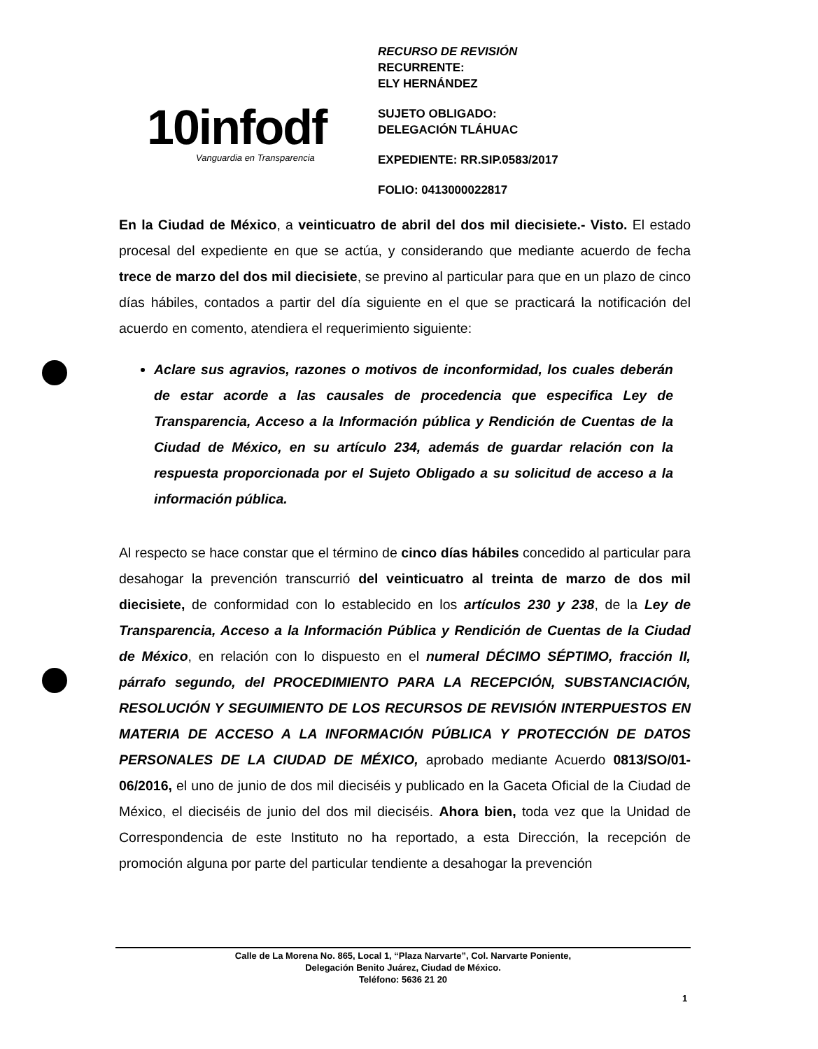10infodf Vanguardia en Transparencia
RECURSO DE REVISIÓN
RECURRENTE:
ELY HERNÁNDEZ
SUJETO OBLIGADO:
DELEGACIÓN TLÁHUAC
EXPEDIENTE: RR.SIP.0583/2017
FOLIO: 0413000022817
En la Ciudad de México, a veinticuatro de abril del dos mil diecisiete.- Visto. El estado procesal del expediente en que se actúa, y considerando que mediante acuerdo de fecha trece de marzo del dos mil diecisiete, se previno al particular para que en un plazo de cinco días hábiles, contados a partir del día siguiente en el que se practicará la notificación del acuerdo en comento, atendiera el requerimiento siguiente:
Aclare sus agravios, razones o motivos de inconformidad, los cuales deberán de estar acorde a las causales de procedencia que especifica Ley de Transparencia, Acceso a la Información pública y Rendición de Cuentas de la Ciudad de México, en su artículo 234, además de guardar relación con la respuesta proporcionada por el Sujeto Obligado a su solicitud de acceso a la información pública.
Al respecto se hace constar que el término de cinco días hábiles concedido al particular para desahogar la prevención transcurrió del veinticuatro al treinta de marzo de dos mil diecisiete, de conformidad con lo establecido en los artículos 230 y 238, de la Ley de Transparencia, Acceso a la Información Pública y Rendición de Cuentas de la Ciudad de México, en relación con lo dispuesto en el numeral DÉCIMO SÉPTIMO, fracción II, párrafo segundo, del PROCEDIMIENTO PARA LA RECEPCIÓN, SUBSTANCIACIÓN, RESOLUCIÓN Y SEGUIMIENTO DE LOS RECURSOS DE REVISIÓN INTERPUESTOS EN MATERIA DE ACCESO A LA INFORMACIÓN PÚBLICA Y PROTECCIÓN DE DATOS PERSONALES DE LA CIUDAD DE MÉXICO, aprobado mediante Acuerdo 0813/SO/01-06/2016, el uno de junio de dos mil dieciséis y publicado en la Gaceta Oficial de la Ciudad de México, el dieciséis de junio del dos mil dieciséis. Ahora bien, toda vez que la Unidad de Correspondencia de este Instituto no ha reportado, a esta Dirección, la recepción de promoción alguna por parte del particular tendiente a desahogar la prevención
Calle de La Morena No. 865, Local 1, “Plaza Narvarte”, Col. Narvarte Poniente,
Delegación Benito Juárez, Ciudad de México.
Teléfono: 5636 21 20
1